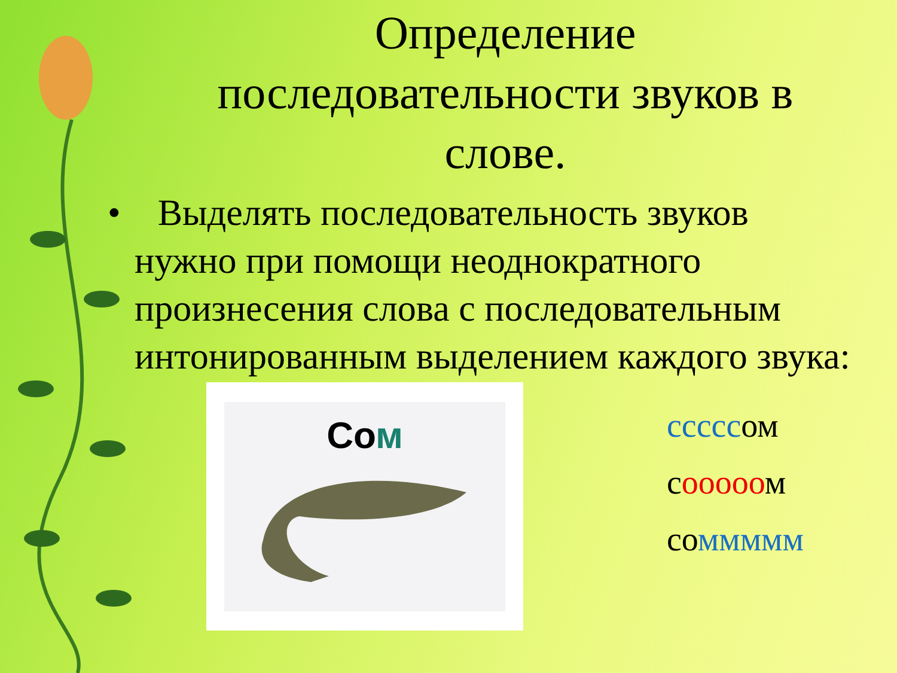Определение последовательности звуков в слове.
• Выделять последовательность звуков нужно при помощи неоднократного произнесения слова с последовательным интонированным выделением каждого звука:
Сом
сссссом
сооооом
соммммм